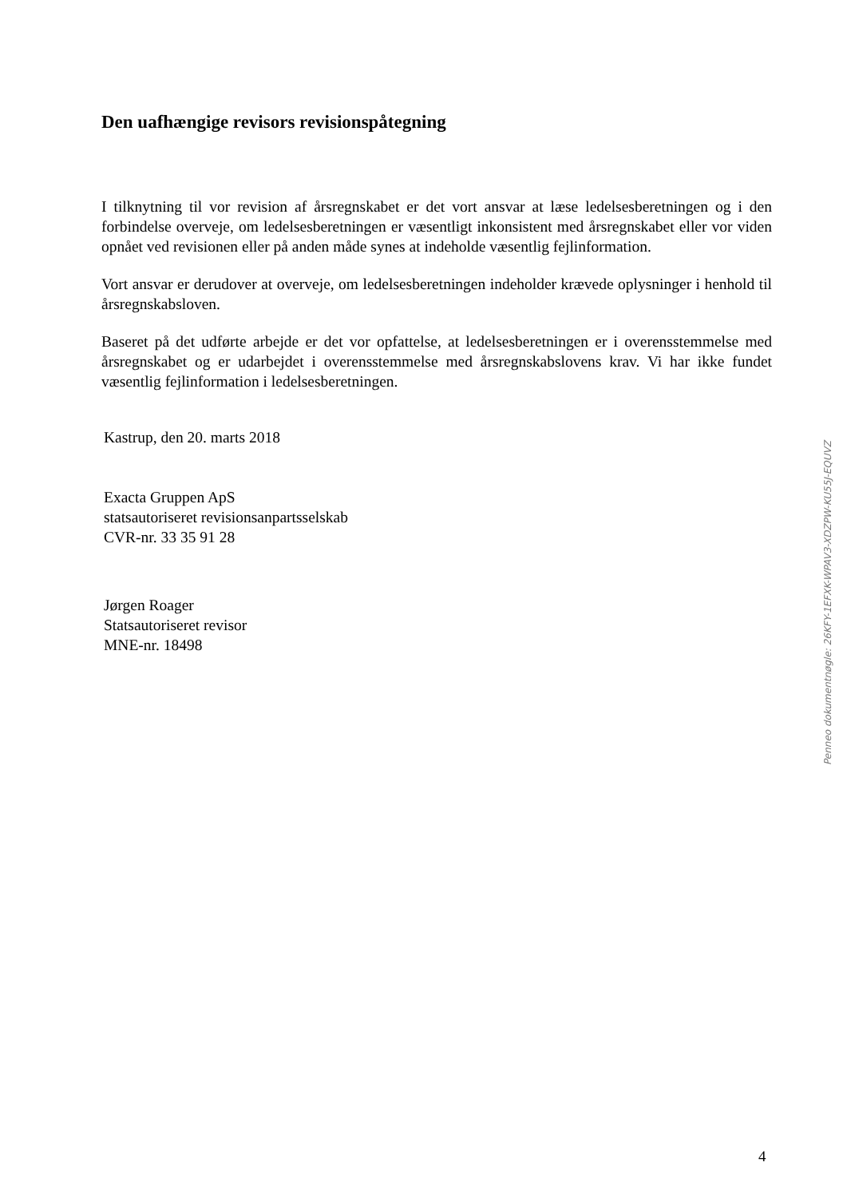Den uafhængige revisors revisionspåtegning
I tilknytning til vor revision af årsregnskabet er det vort ansvar at læse ledelsesberetningen og i den forbindelse overveje, om ledelsesberetningen er væsentligt inkonsistent med årsregnskabet eller vor viden opnået ved revisionen eller på anden måde synes at indeholde væsentlig fejlinformation.
Vort ansvar er derudover at overveje, om ledelsesberetningen indeholder krævede oplysninger i henhold til årsregnskabsloven.
Baseret på det udførte arbejde er det vor opfattelse, at ledelsesberetningen er i overensstemmelse med årsregnskabet og er udarbejdet i overensstemmelse med årsregnskabslovens krav. Vi har ikke fundet væsentlig fejlinformation i ledelsesberetningen.
Kastrup, den 20. marts 2018
Exacta Gruppen ApS
statsautoriseret revisionsanpartsselskab
CVR-nr. 33 35 91 28
Jørgen Roager
Statsautoriseret revisor
MNE-nr. 18498
Penneo dokumentnøgle: 26KFY-1EFXK-WPAV3-XDZPW-KU55J-EQUVZ
4